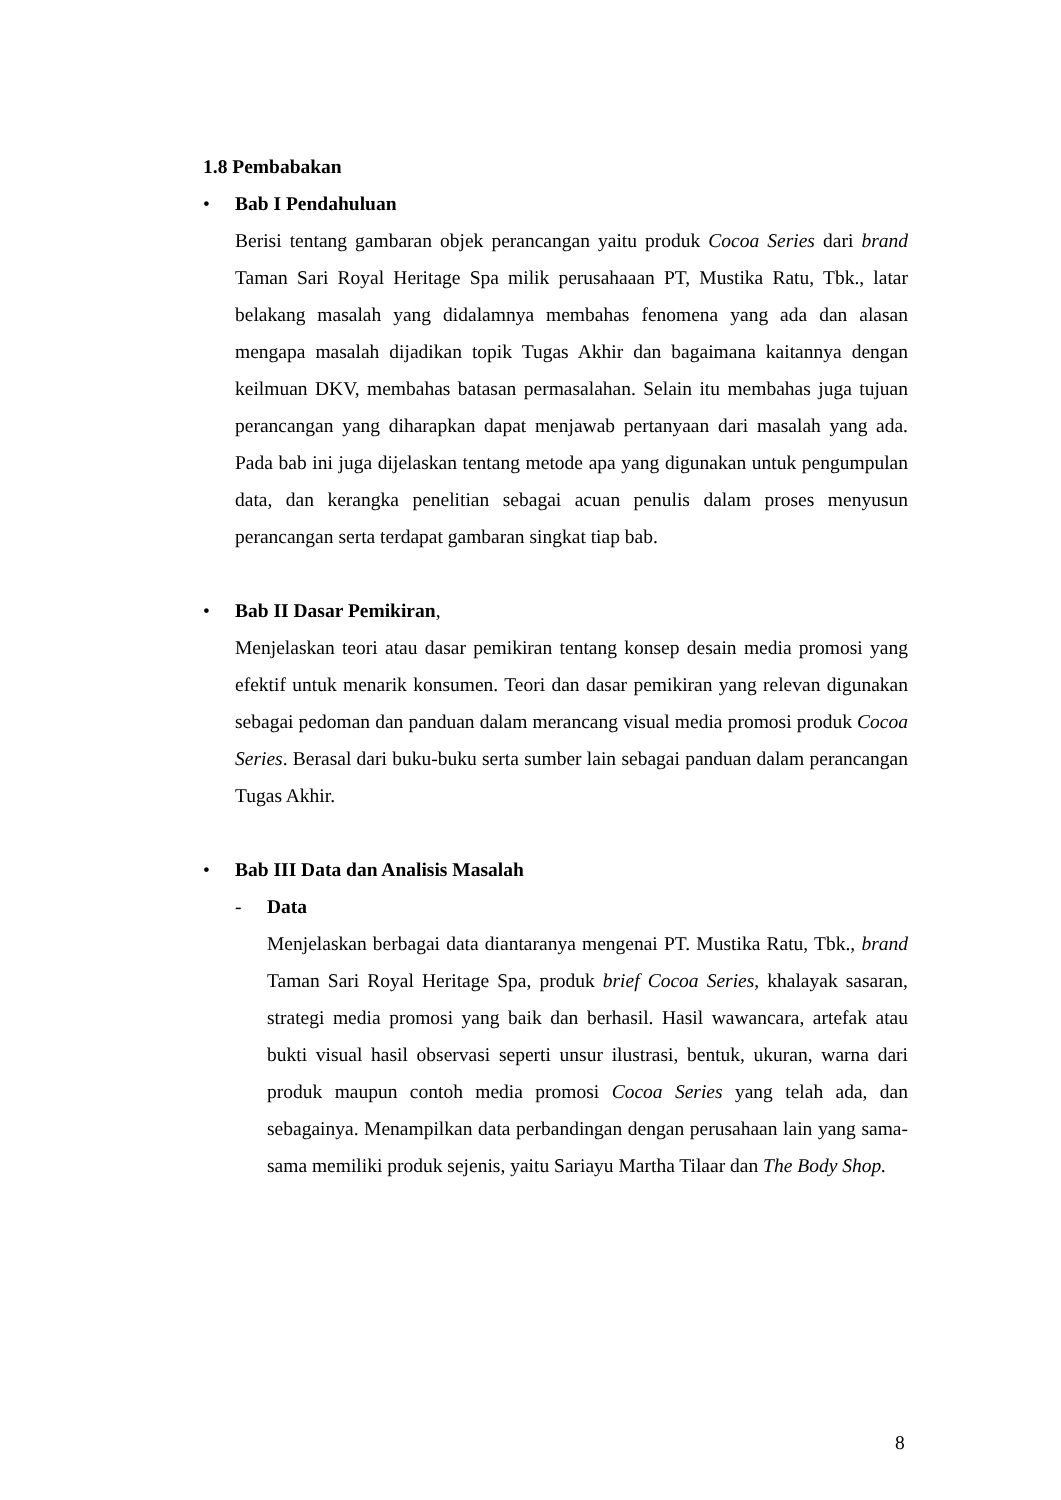1.8 Pembabakan
• Bab I Pendahuluan
Berisi tentang gambaran objek perancangan yaitu produk Cocoa Series dari brand Taman Sari Royal Heritage Spa milik perusahaaan PT, Mustika Ratu, Tbk., latar belakang masalah yang didalamnya membahas fenomena yang ada dan alasan mengapa masalah dijadikan topik Tugas Akhir dan bagaimana kaitannya dengan keilmuan DKV, membahas batasan permasalahan. Selain itu membahas juga tujuan perancangan yang diharapkan dapat menjawab pertanyaan dari masalah yang ada. Pada bab ini juga dijelaskan tentang metode apa yang digunakan untuk pengumpulan data, dan kerangka penelitian sebagai acuan penulis dalam proses menyusun perancangan serta terdapat gambaran singkat tiap bab.
• Bab II Dasar Pemikiran,
Menjelaskan teori atau dasar pemikiran tentang konsep desain media promosi yang efektif untuk menarik konsumen. Teori dan dasar pemikiran yang relevan digunakan sebagai pedoman dan panduan dalam merancang visual media promosi produk Cocoa Series. Berasal dari buku-buku serta sumber lain sebagai panduan dalam perancangan Tugas Akhir.
• Bab III Data dan Analisis Masalah
- Data
Menjelaskan berbagai data diantaranya mengenai PT. Mustika Ratu, Tbk., brand Taman Sari Royal Heritage Spa, produk brief Cocoa Series, khalayak sasaran, strategi media promosi yang baik dan berhasil. Hasil wawancara, artefak atau bukti visual hasil observasi seperti unsur ilustrasi, bentuk, ukuran, warna dari produk maupun contoh media promosi Cocoa Series yang telah ada, dan sebagainya. Menampilkan data perbandingan dengan perusahaan lain yang sama-sama memiliki produk sejenis, yaitu Sariayu Martha Tilaar dan The Body Shop.
8